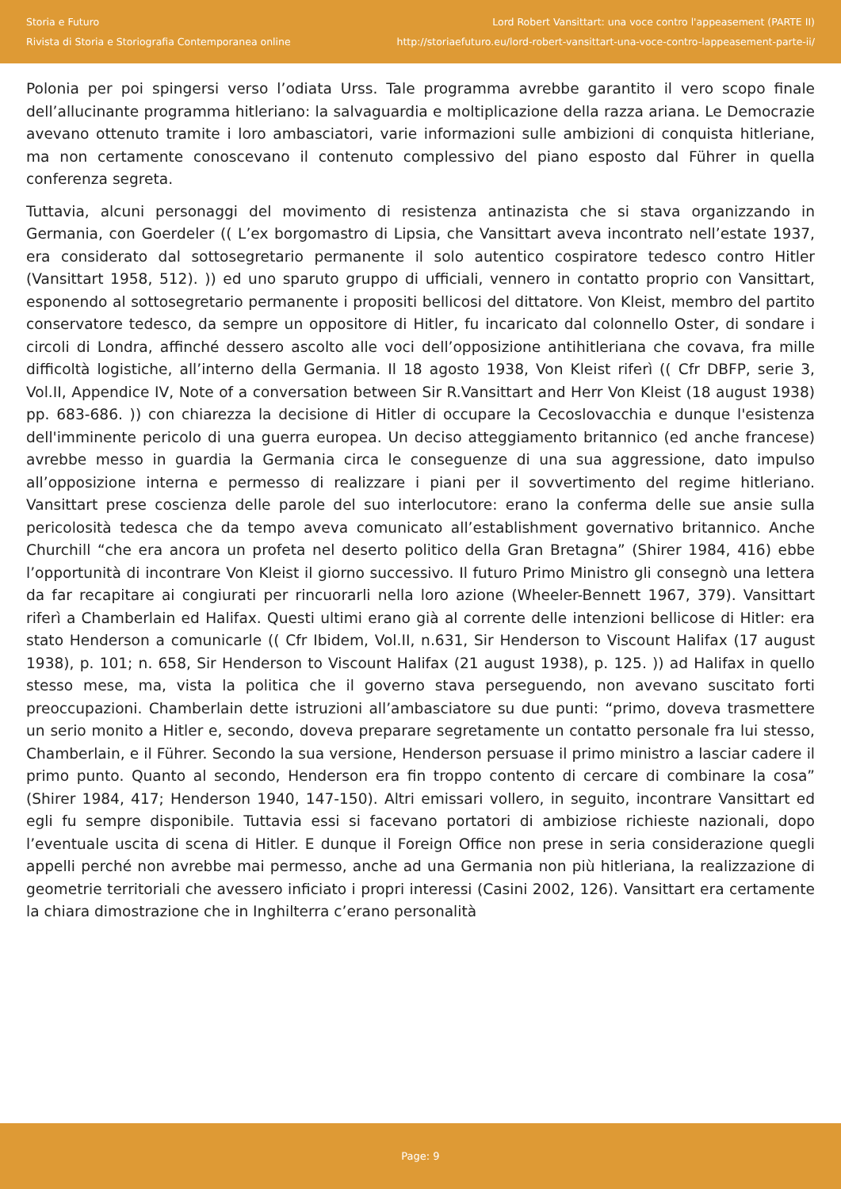Storia e Futuro
Rivista di Storia e Storiografia Contemporanea online
Lord Robert Vansittart: una voce contro l'appeasement (PARTE II)
http://storiaefuturo.eu/lord-robert-vansittart-una-voce-contro-lappeasement-parte-ii/
Polonia per poi spingersi verso l’odiata Urss. Tale programma avrebbe garantito il vero scopo finale dell’allucinante programma hitleriano: la salvaguardia e moltiplicazione della razza ariana. Le Democrazie avevano ottenuto tramite i loro ambasciatori, varie informazioni sulle ambizioni di conquista hitleriane, ma non certamente conoscevano il contenuto complessivo del piano esposto dal Führer in quella conferenza segreta.
Tuttavia, alcuni personaggi del movimento di resistenza antinazista che si stava organizzando in Germania, con Goerdeler (( L’ex borgomastro di Lipsia, che Vansittart aveva incontrato nell’estate 1937, era considerato dal sottosegretario permanente il solo autentico cospiratore tedesco contro Hitler (Vansittart 1958, 512). )) ed uno sparuto gruppo di ufficiali, vennero in contatto proprio con Vansittart, esponendo al sottosegretario permanente i propositi bellicosi del dittatore. Von Kleist, membro del partito conservatore tedesco, da sempre un oppositore di Hitler, fu incaricato dal colonnello Oster, di sondare i circoli di Londra, affinché dessero ascolto alle voci dell’opposizione antihitleriana che covava, fra mille difficoltà logistiche, all’interno della Germania. Il 18 agosto 1938, Von Kleist riferì (( Cfr DBFP, serie 3, Vol.II, Appendice IV, Note of a conversation between Sir R.Vansittart and Herr Von Kleist (18 august 1938) pp. 683-686. )) con chiarezza la decisione di Hitler di occupare la Cecoslovacchia e dunque l'esistenza dell'imminente pericolo di una guerra europea. Un deciso atteggiamento britannico (ed anche francese) avrebbe messo in guardia la Germania circa le conseguenze di una sua aggressione, dato impulso all’opposizione interna e permesso di realizzare i piani per il sovvertimento del regime hitleriano. Vansittart prese coscienza delle parole del suo interlocutore: erano la conferma delle sue ansie sulla pericolosità tedesca che da tempo aveva comunicato all’establishment governativo britannico. Anche Churchill “che era ancora un profeta nel deserto politico della Gran Bretagna” (Shirer 1984, 416) ebbe l’opportunità di incontrare Von Kleist il giorno successivo. Il futuro Primo Ministro gli consegnò una lettera da far recapitare ai congiurati per rincuorarli nella loro azione (Wheeler-Bennett 1967, 379). Vansittart riferì a Chamberlain ed Halifax. Questi ultimi erano già al corrente delle intenzioni bellicose di Hitler: era stato Henderson a comunicarle (( Cfr Ibidem, Vol.II, n.631, Sir Henderson to Viscount Halifax (17 august 1938), p. 101; n. 658, Sir Henderson to Viscount Halifax (21 august 1938), p. 125. )) ad Halifax in quello stesso mese, ma, vista la politica che il governo stava perseguendo, non avevano suscitato forti preoccupazioni. Chamberlain dette istruzioni all’ambasciatore su due punti: “primo, doveva trasmettere un serio monito a Hitler e, secondo, doveva preparare segretamente un contatto personale fra lui stesso, Chamberlain, e il Führer. Secondo la sua versione, Henderson persuase il primo ministro a lasciar cadere il primo punto. Quanto al secondo, Henderson era fin troppo contento di cercare di combinare la cosa” (Shirer 1984, 417; Henderson 1940, 147-150). Altri emissari vollero, in seguito, incontrare Vansittart ed egli fu sempre disponibile. Tuttavia essi si facevano portatori di ambiziose richieste nazionali, dopo l’eventuale uscita di scena di Hitler. E dunque il Foreign Office non prese in seria considerazione quegli appelli perché non avrebbe mai permesso, anche ad una Germania non più hitleriana, la realizzazione di geometrie territoriali che avessero inficiato i propri interessi (Casini 2002, 126). Vansittart era certamente la chiara dimostrazione che in Inghilterra c’erano personalità
Page: 9